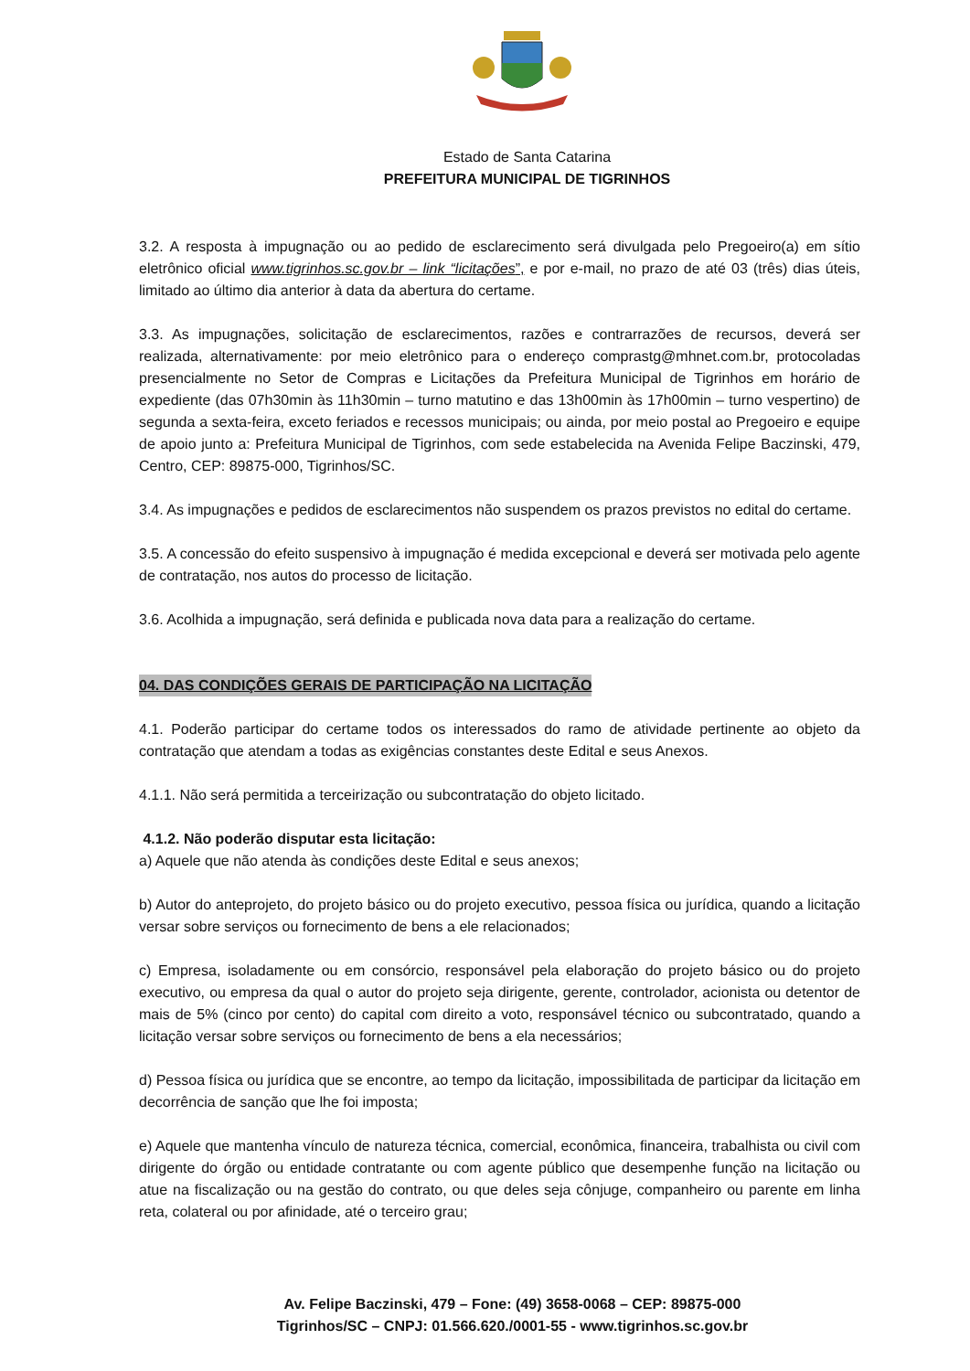Estado de Santa Catarina
PREFEITURA MUNICIPAL DE TIGRINHOS
3.2. A resposta à impugnação ou ao pedido de esclarecimento será divulgada pelo Pregoeiro(a) em sítio eletrônico oficial www.tigrinhos.sc.gov.br – link “licitações”, e por e-mail, no prazo de até 03 (três) dias úteis, limitado ao último dia anterior à data da abertura do certame.
3.3. As impugnações, solicitação de esclarecimentos, razões e contrarrazões de recursos, deverá ser realizada, alternativamente: por meio eletrônico para o endereço comprastg@mhnet.com.br, protocoladas presencialmente no Setor de Compras e Licitações da Prefeitura Municipal de Tigrinhos em horário de expediente (das 07h30min às 11h30min – turno matutino e das 13h00min às 17h00min – turno vespertino) de segunda a sexta-feira, exceto feriados e recessos municipais; ou ainda, por meio postal ao Pregoeiro e equipe de apoio junto a: Prefeitura Municipal de Tigrinhos, com sede estabelecida na Avenida Felipe Baczinski, 479, Centro, CEP: 89875-000, Tigrinhos/SC.
3.4. As impugnações e pedidos de esclarecimentos não suspendem os prazos previstos no edital do certame.
3.5. A concessão do efeito suspensivo à impugnação é medida excepcional e deverá ser motivada pelo agente de contratação, nos autos do processo de licitação.
3.6. Acolhida a impugnação, será definida e publicada nova data para a realização do certame.
04. DAS CONDIÇÕES GERAIS DE PARTICIPAÇÃO NA LICITAÇÃO
4.1. Poderão participar do certame todos os interessados do ramo de atividade pertinente ao objeto da contratação que atendam a todas as exigências constantes deste Edital e seus Anexos.
4.1.1. Não será permitida a terceirização ou subcontratação do objeto licitado.
4.1.2. Não poderão disputar esta licitação:
a) Aquele que não atenda às condições deste Edital e seus anexos;
b) Autor do anteprojeto, do projeto básico ou do projeto executivo, pessoa física ou jurídica, quando a licitação versar sobre serviços ou fornecimento de bens a ele relacionados;
c) Empresa, isoladamente ou em consórcio, responsável pela elaboração do projeto básico ou do projeto executivo, ou empresa da qual o autor do projeto seja dirigente, gerente, controlador, acionista ou detentor de mais de 5% (cinco por cento) do capital com direito a voto, responsável técnico ou subcontratado, quando a licitação versar sobre serviços ou fornecimento de bens a ela necessários;
d) Pessoa física ou jurídica que se encontre, ao tempo da licitação, impossibilitada de participar da licitação em decorrência de sanção que lhe foi imposta;
e) Aquele que mantenha vínculo de natureza técnica, comercial, econômica, financeira, trabalhista ou civil com dirigente do órgão ou entidade contratante ou com agente público que desempenhe função na licitação ou atue na fiscalização ou na gestão do contrato, ou que deles seja cônjuge, companheiro ou parente em linha reta, colateral ou por afinidade, até o terceiro grau;
Av. Felipe Baczinski, 479 – Fone: (49) 3658-0068 – CEP: 89875-000
Tigrinhos/SC – CNPJ: 01.566.620./0001-55 - www.tigrinhos.sc.gov.br